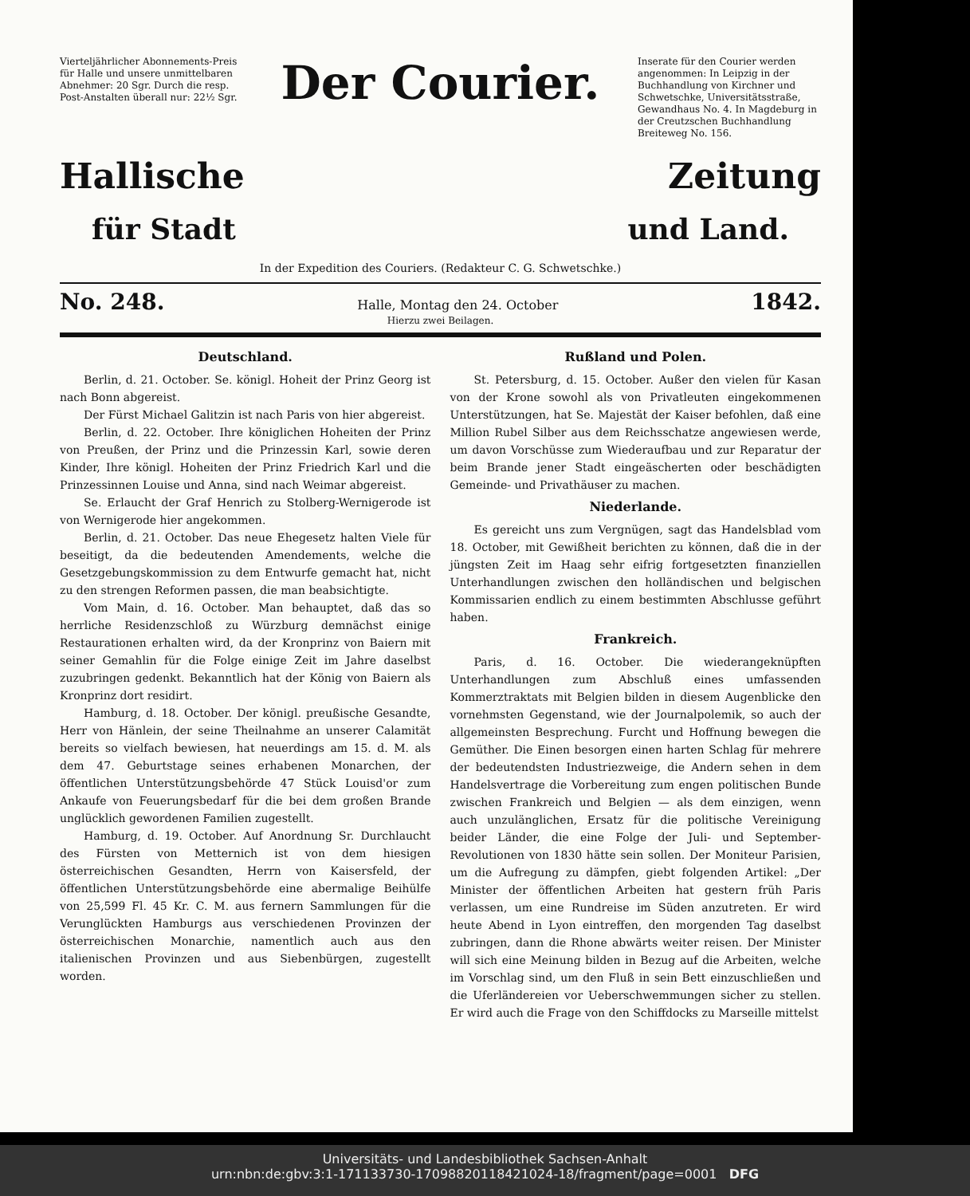Vierteljährlicher Abonnements-Preis für Halle und unsere unmittelbaren Abnehmer: 20 Sgr. Durch die resp. Post-Anstalten überall nur: 22½ Sgr.
Der Courier.
Inserate für den Courier werden angenommen: In Leipzig in der Buchhandlung von Kirchner und Schwetschke, Universitätsstraße, Gewandhaus No. 4. In Magdeburg in der Creutzschen Buchhandlung Breiteweg No. 156.
Hallische Zeitung
für Stadt und Land.
In der Expedition des Couriers. (Redakteur C. G. Schwetschke.)
No. 248. Halle, Montag den 24. October 1842.
Hierzu zwei Beilagen.
Deutschland.
Berlin, d. 21. October. Se. königl. Hoheit der Prinz Georg ist nach Bonn abgereist.
Der Fürst Michael Galitzin ist nach Paris von hier abgereist.
Berlin, d. 22. October. Ihre königlichen Hoheiten der Prinz von Preußen, der Prinz und die Prinzessin Karl, sowie deren Kinder, Ihre königl. Hoheiten der Prinz Friedrich Karl und die Prinzessinnen Louise und Anna, sind nach Weimar abgereist.
Se. Erlaucht der Graf Henrich zu Stolberg-Wernigerode ist von Wernigerode hier angekommen.
Berlin, d. 21. October. Das neue Ehegesetz halten Viele für beseitigt, da die bedeutenden Amendements, welche die Gesetzgebungskommission zu dem Entwurfe gemacht hat, nicht zu den strengen Reformen passen, die man beabsichtigte.
Vom Main, d. 16. October. Man behauptet, daß das so herrliche Residenzschloß zu Würzburg demnächst einige Restaurationen erhalten wird, da der Kronprinz von Baiern mit seiner Gemahlin für die Folge einige Zeit im Jahre daselbst zuzubringen gedenkt. Bekanntlich hat der König von Baiern als Kronprinz dort residirt.
Hamburg, d. 18. October. Der königl. preußische Gesandte, Herr von Hänlein, der seine Theilnahme an unserer Calamität bereits so vielfach bewiesen, hat neuerdings am 15. d. M. als dem 47. Geburtstage seines erhabenen Monarchen, der öffentlichen Unterstützungsbehörde 47 Stück Louisd'or zum Ankaufe von Feuerungsbedarf für die bei dem großen Brande unglücklich gewordenen Familien zugestellt.
Hamburg, d. 19. October. Auf Anordnung Sr. Durchlaucht des Fürsten von Metternich ist von dem hiesigen österreichischen Gesandten, Herrn von Kaisersfeld, der öffentlichen Unterstützungsbehörde eine abermalige Beihülfe von 25,599 Fl. 45 Kr. C. M. aus fernern Sammlungen für die Verunglückten Hamburgs aus verschiedenen Provinzen der österreichischen Monarchie, namentlich auch aus den italienischen Provinzen und aus Siebenbürgen, zugestellt worden.
Rußland und Polen.
St. Petersburg, d. 15. October. Außer den vielen für Kasan von der Krone sowohl als von Privatleuten eingekommenen Unterstützungen, hat Se. Majestät der Kaiser befohlen, daß eine Million Rubel Silber aus dem Reichsschatze angewiesen werde, um davon Vorschüsse zum Wiederaufbau und zur Reparatur der beim Brande jener Stadt eingeäscherten oder beschädigten Gemeinde- und Privathäuser zu machen.
Niederlande.
Es gereicht uns zum Vergnügen, sagt das Handelsblad vom 18. October, mit Gewißheit berichten zu können, daß die in der jüngsten Zeit im Haag sehr eifrig fortgesetzten finanziellen Unterhandlungen zwischen den holländischen und belgischen Kommissarien endlich zu einem bestimmten Abschlusse geführt haben.
Frankreich.
Paris, d. 16. October. Die wiederangeknüpften Unterhandlungen zum Abschluß eines umfassenden Kommerztraktats mit Belgien bilden in diesem Augenblicke den vornehmsten Gegenstand, wie der Journalpolemik, so auch der allgemeinsten Besprechung. Furcht und Hoffnung bewegen die Gemüther. Die Einen besorgen einen harten Schlag für mehrere der bedeutendsten Industriezweige, die Andern sehen in dem Handelsvertrage die Vorbereitung zum engen politischen Bunde zwischen Frankreich und Belgien — als dem einzigen, wenn auch unzulänglichen, Ersatz für die politische Vereinigung beider Länder, die eine Folge der Juli- und September-Revolutionen von 1830 hätte sein sollen. Der Moniteur Parisien, um die Aufregung zu dämpfen, giebt folgenden Artikel: „Der Minister der öffentlichen Arbeiten hat gestern früh Paris verlassen, um eine Rundreise im Süden anzutreten. Er wird heute Abend in Lyon eintreffen, den morgenden Tag daselbst zubringen, dann die Rhone abwärts weiter reisen. Der Minister will sich eine Meinung bilden in Bezug auf die Arbeiten, welche im Vorschlag sind, um den Fluß in sein Bett einzuschließen und die Uferländereien vor Ueberschwemmungen sicher zu stellen. Er wird auch die Frage von den Schiffdocks zu Marseille mittelst
Universitäts- und Landesbibliothek Sachsen-Anhalt
urn:nbn:de:gbv:3:1-171133730-17098820118421024-18/fragment/page=0001 DFG